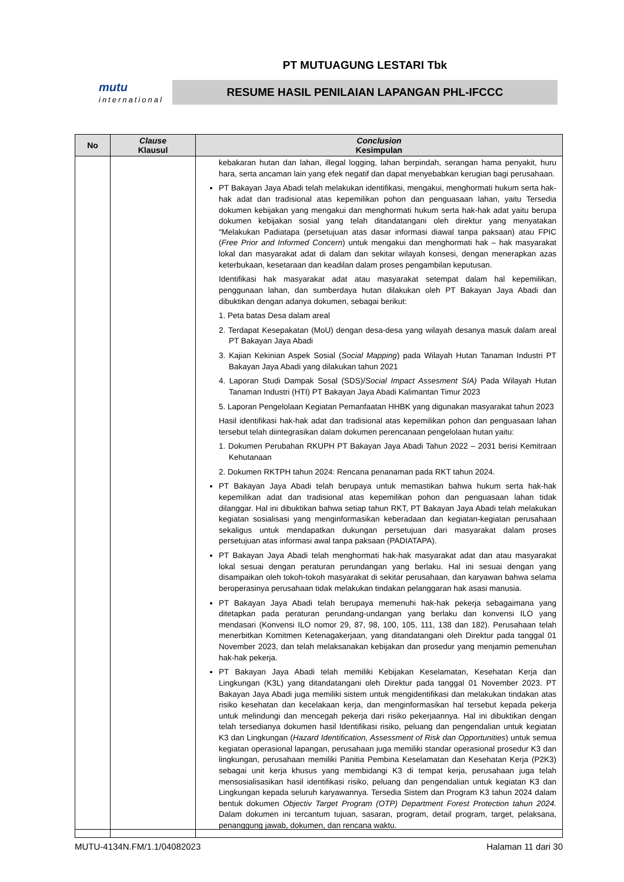PT MUTUAGUNG LESTARI Tbk
mutu
international
RESUME HASIL PENILAIAN LAPANGAN PHL-IFCCC
| No | Clause Klausul | Conclusion Kesimpulan |
| --- | --- | --- |
| | | kebakaran hutan dan lahan, illegal logging, lahan berpindah, serangan hama penyakit, huru hara, serta ancaman lain yang efek negatif dan dapat menyebabkan kerugian bagi perusahaan. PT Bakayan Jaya Abadi telah melakukan identifikasi, mengakui, menghormati hukum serta hak-hak adat dan tradisional atas kepemilikan pohon dan penguasaan lahan, yaitu Tersedia dokumen kebijakan yang mengakui dan menghormati hukum serta hak-hak adat yaitu berupa dokumen kebijakan sosial yang telah ditandatangani oleh direktur yang menyatakan “Melakukan Padiatapa (persetujuan atas dasar informasi diawal tanpa paksaan) atau FPIC ( Free Prior and Informed Concern ) untuk mengakui dan menghormati hak – hak masyarakat lokal dan masyarakat adat di dalam dan sekitar wilayah konsesi, dengan menerapkan azas keterbukaan, kesetaraan dan keadilan dalam proses pengambilan keputusan. Identifikasi hak masyarakat adat atau masyarakat setempat dalam hal kepemilikan, penggunaan lahan, dan sumberdaya hutan dilakukan oleh PT Bakayan Jaya Abadi dan dibuktikan dengan adanya dokumen, sebagai berikut: 1. Peta batas Desa dalam areal 2. Terdapat Kesepakatan (MoU) dengan desa-desa yang wilayah desanya masuk dalam areal PT Bakayan Jaya Abadi 3. Kajian Kekinian Aspek Sosial ( Social Mapping ) pada Wilayah Hutan Tanaman Industri PT Bakayan Jaya Abadi yang dilakukan tahun 2021 4. Laporan Studi Dampak Sosal (SDS)/ Social Impact Assesment SIA) Pada Wilayah Hutan Tanaman Industri (HTI) PT Bakayan Jaya Abadi Kalimantan Timur 2023 5. Laporan Pengelolaan Kegiatan Pemanfaatan HHBK yang digunakan masyarakat tahun 2023 Hasil identifikasi hak-hak adat dan tradisional atas kepemilikan pohon dan penguasaan lahan tersebut telah diintegrasikan dalam dokumen perencanaan pengelolaan hutan yaitu: 1. Dokumen Perubahan RKUPH PT Bakayan Jaya Abadi Tahun 2022 – 2031 berisi Kemitraan Kehutanaan 2. Dokumen RKTPH tahun 2024: Rencana penanaman pada RKT tahun 2024. PT Bakayan Jaya Abadi telah berupaya untuk memastikan bahwa hukum serta hak-hak kepemilikan adat dan tradisional atas kepemilikan pohon dan penguasaan lahan tidak dilanggar. Hal ini dibuktikan bahwa setiap tahun RKT, PT Bakayan Jaya Abadi telah melakukan kegiatan sosialisasi yang menginformasikan keberadaan dan kegiatan-kegiatan perusahaan sekaligus untuk mendapatkan dukungan persetujuan dari masyarakat dalam proses persetujuan atas informasi awal tanpa paksaan (PADIATAPA). PT Bakayan Jaya Abadi telah menghormati hak-hak masyarakat adat dan atau masyarakat lokal sesuai dengan peraturan perundangan yang berlaku. Hal ini sesuai dengan yang disampaikan oleh tokoh-tokoh masyarakat di sekitar perusahaan, dan karyawan bahwa selama beroperasinya perusahaan tidak melakukan tindakan pelanggaran hak asasi manusia. PT Bakayan Jaya Abadi telah berupaya memenuhi hak-hak pekerja sebagaimana yang ditetapkan pada peraturan perundang-undangan yang berlaku dan konvensi ILO yang mendasari (Konvensi ILO nomor 29, 87, 98, 100, 105, 111, 138 dan 182). Perusahaan telah menerbitkan Komitmen Ketenagakerjaan, yang ditandatangani oleh Direktur pada tanggal 01 November 2023, dan telah melaksanakan kebijakan dan prosedur yang menjamin pemenuhan hak-hak pekerja. PT Bakayan Jaya Abadi telah memiliki Kebijakan Keselamatan, Kesehatan Kerja dan Lingkungan (K3L) yang ditandatangani oleh Direktur pada tanggal 01 November 2023. PT Bakayan Jaya Abadi juga memiliki sistem untuk mengidentifikasi dan melakukan tindakan atas risiko kesehatan dan kecelakaan kerja, dan menginformasikan hal tersebut kepada pekerja untuk melindungi dan mencegah pekerja dari risiko pekerjaannya. Hal ini dibuktikan dengan telah tersedianya dokumen hasil Identifikasi risiko, peluang dan pengendalian untuk kegiatan K3 dan Lingkungan ( Hazard Identification, Assessment of Risk dan Opportunities ) untuk semua kegiatan operasional lapangan, perusahaan juga memiliki standar operasional prosedur K3 dan lingkungan, perusahaan memiliki Panitia Pembina Keselamatan dan Kesehatan Kerja (P2K3) sebagai unit kerja khusus yang membidangi K3 di tempat kerja, perusahaan juga telah mensosialisasikan hasil identifikasi risiko, peluang dan pengendalian untuk kegiatan K3 dan Lingkungan kepada seluruh karyawannya. Tersedia Sistem dan Program K3 tahun 2024 dalam bentuk dokumen Objectiv Target Program (OTP) Department Forest Protection tahun 2024. Dalam dokumen ini tercantum tujuan, sasaran, program, detail program, target, pelaksana, penanggung jawab, dokumen, dan rencana waktu. |
MUTU-4134N.FM/1.1/04082023 Halaman 11 dari 30